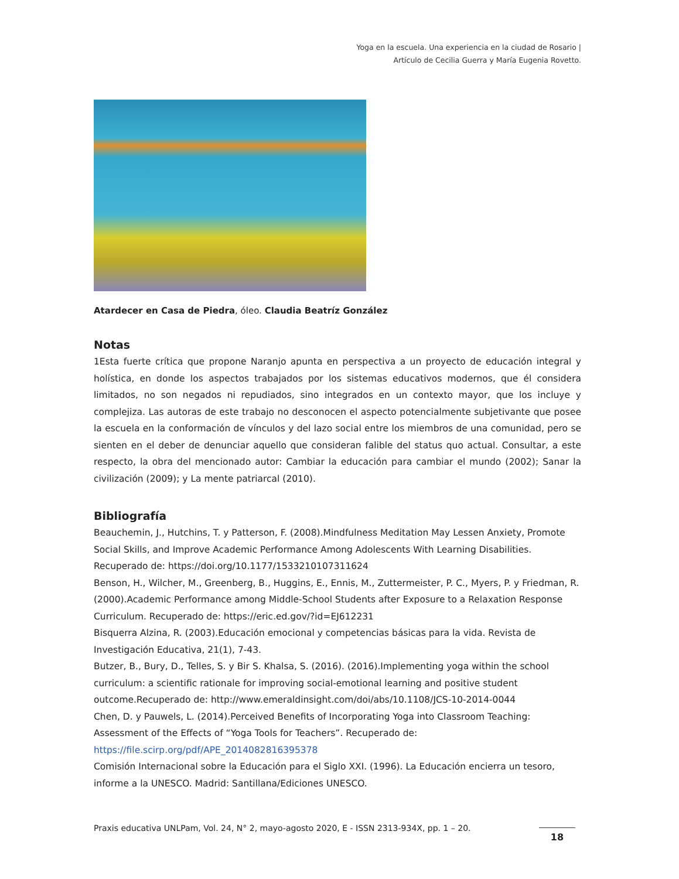Yoga en la escuela. Una experiencia en la ciudad de Rosario |
Artículo de Cecilia Guerra y María Eugenia Rovetto.
Atardecer en Casa de Piedra, óleo. Claudia Beatríz González
Notas
1Esta fuerte crítica que propone Naranjo apunta en perspectiva a un proyecto de educación integral y holística, en donde los aspectos trabajados por los sistemas educativos modernos, que él considera limitados, no son negados ni repudiados, sino integrados en un contexto mayor, que los incluye y complejiza. Las autoras de este trabajo no desconocen el aspecto potencialmente subjetivante que posee la escuela en la conformación de vínculos y del lazo social entre los miembros de una comunidad, pero se sienten en el deber de denunciar aquello que consideran falible del status quo actual. Consultar, a este respecto, la obra del mencionado autor: Cambiar la educación para cambiar el mundo (2002); Sanar la civilización (2009); y La mente patriarcal (2010).
Bibliografía
Beauchemin, J., Hutchins, T. y Patterson, F. (2008).Mindfulness Meditation May Lessen Anxiety, Promote Social Skills, and Improve Academic Performance Among Adolescents With Learning Disabilities. Recuperado de: https://doi.org/10.1177/1533210107311624
Benson, H., Wilcher, M., Greenberg, B., Huggins, E., Ennis, M., Zuttermeister, P. C., Myers, P. y Friedman, R. (2000).Academic Performance among Middle-School Students after Exposure to a Relaxation Response Curriculum. Recuperado de: https://eric.ed.gov/?id=EJ612231
Bisquerra Alzina, R. (2003).Educación emocional y competencias básicas para la vida. Revista de Investigación Educativa, 21(1), 7-43.
Butzer, B., Bury, D., Telles, S. y Bir S. Khalsa, S. (2016). (2016).Implementing yoga within the school curriculum: a scientific rationale for improving social-emotional learning and positive student outcome.Recuperado de: http://www.emeraldinsight.com/doi/abs/10.1108/JCS-10-2014-0044
Chen, D. y Pauwels, L. (2014).Perceived Benefits of Incorporating Yoga into Classroom Teaching: Assessment of the Effects of “Yoga Tools for Teachers”. Recuperado de: https://file.scirp.org/pdf/APE_2014082816395378
Comisión Internacional sobre la Educación para el Siglo XXI. (1996). La Educación encierra un tesoro, informe a la UNESCO. Madrid: Santillana/Ediciones UNESCO.
Praxis educativa UNLPam, Vol. 24, N° 2, mayo-agosto 2020, E - ISSN 2313-934X, pp. 1 – 20.
18